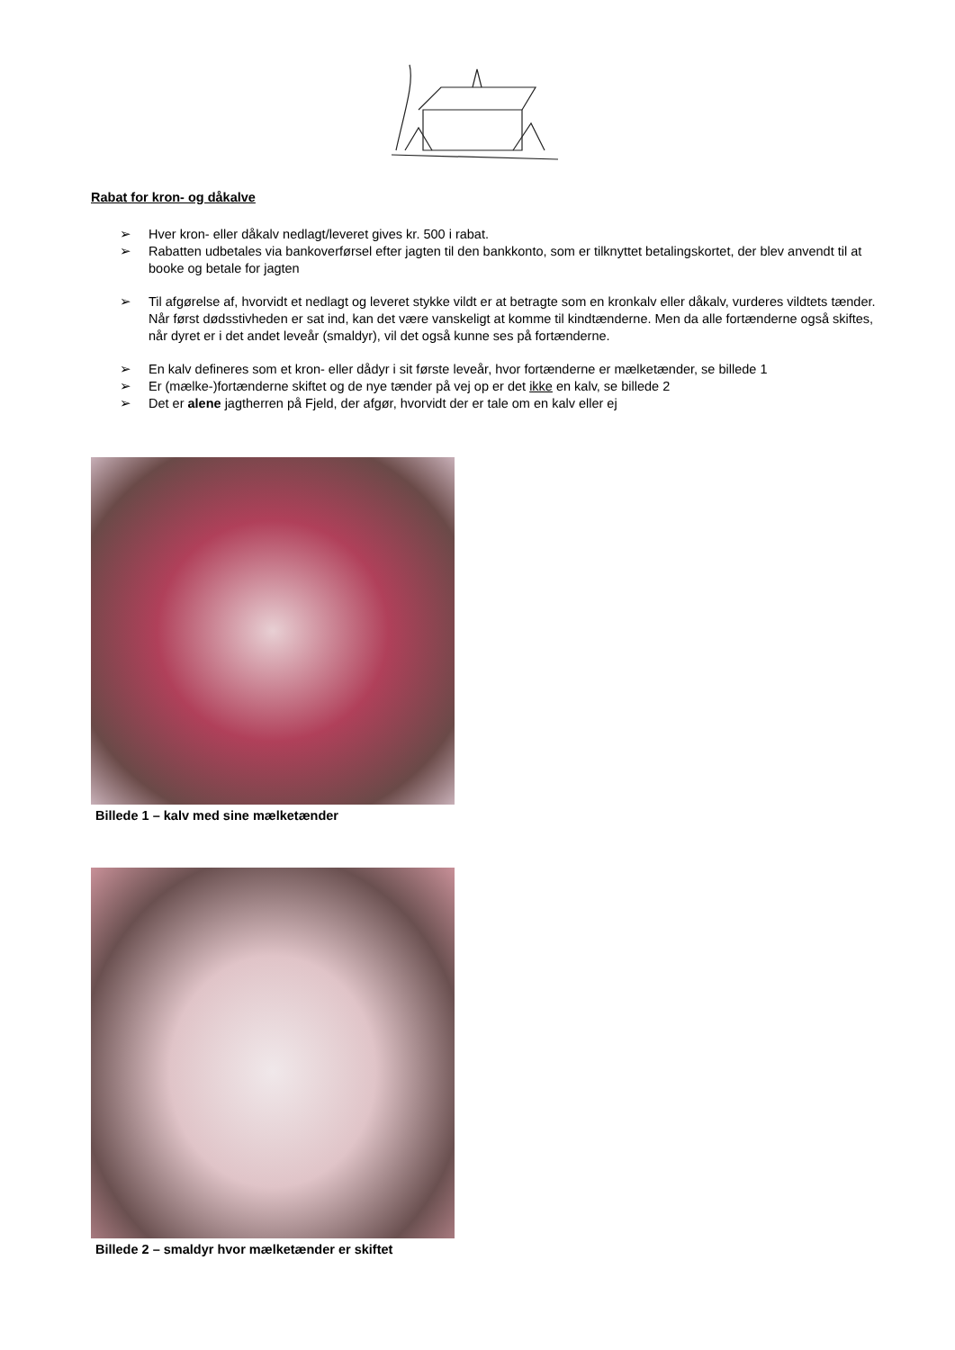Rabat for kron- og dåkalve
➢ Hver kron- eller dåkalv nedlagt/leveret gives kr. 500 i rabat.
➢ Rabatten udbetales via bankoverførsel efter jagten til den bankkonto, som er tilknyttet betalingskortet, der blev anvendt til at booke og betale for jagten
➢ Til afgørelse af, hvorvidt et nedlagt og leveret stykke vildt er at betragte som en kronkalv eller dåkalv, vurderes vildtets tænder. Når først dødsstivheden er sat ind, kan det være vanskeligt at komme til kindtænderne. Men da alle fortænderne også skiftes, når dyret er i det andet leveår (smaldyr), vil det også kunne ses på fortænderne.
➢ En kalv defineres som et kron- eller dådyr i sit første leveår, hvor fortænderne er mælketænder, se billede 1
➢ Er (mælke-)fortænderne skiftet og de nye tænder på vej op er det ikke en kalv, se billede 2
➢ Det er alene jagtherren på Fjeld, der afgør, hvorvidt der er tale om en kalv eller ej
Billede 1 – kalv med sine mælketænder
Billede 2 – smaldyr hvor mælketænder er skiftet